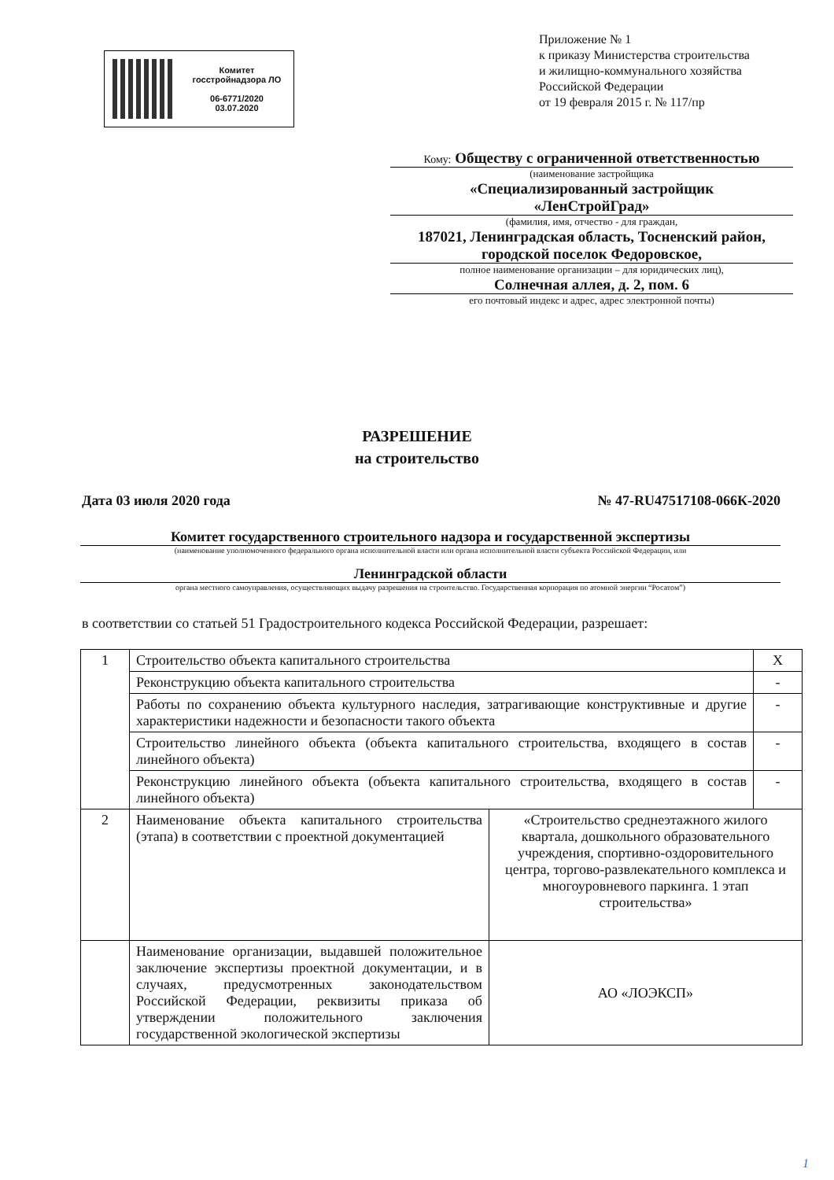Комитет
госстройнадзора ЛО
06-6771/2020
03.07.2020
Приложение № 1
к приказу Министерства строительства
и жилищно-коммунального хозяйства
Российской Федерации
от 19 февраля 2015 г. № 117/пр
Кому: Обществу с ограниченной ответственностью
(наименование застройщика
«Специализированный застройщик
«ЛенСтройГрад»
(фамилия, имя, отчество - для граждан,
187021, Ленинградская область, Тосненский район, городской поселок Федоровское,
полное наименование организации – для юридических лиц),
Солнечная аллея, д. 2, пом. 6
его почтовый индекс и адрес, адрес электронной почты)
РАЗРЕШЕНИЕ
на строительство
Дата 03 июля 2020 года № 47-RU47517108-066К-2020
Комитет государственного строительного надзора и государственной экспертизы
(наименование уполномоченного федерального органа исполнительной власти или органа исполнительной власти субъекта Российской Федерации, или
Ленинградской области
органа местного самоуправления, осуществляющих выдачу разрешения на строительство. Государственная корпорация по атомной энергии “Росатом”)
в соответствии со статьей 51 Градостроительного кодекса Российской Федерации, разрешает:
| 1 | Строительство объекта капитального строительства | | X |
| | Реконструкцию объекта капитального строительства | | - |
| | Работы по сохранению объекта культурного наследия, затрагивающие конструктивные и другие характеристики надежности и безопасности такого объекта | | - |
| | Строительство линейного объекта (объекта капитального строительства, входящего в состав линейного объекта) | | - |
| | Реконструкцию линейного объекта (объекта капитального строительства, входящего в состав линейного объекта) | | - |
| 2 | Наименование объекта капитального строительства (этапа) в соответствии с проектной документацией | «Строительство среднеэтажного жилого квартала, дошкольного образовательного учреждения, спортивно-оздоровительного центра, торгово-развлекательного комплекса и многоуровневого паркинга. 1 этап строительства» | |
| | Наименование организации, выдавшей положительное заключение экспертизы проектной документации, и в случаях, предусмотренных законодательством Российской Федерации, реквизиты приказа об утверждении положительного заключения государственной экологической экспертизы | АО «ЛОЭКСП» | |
1